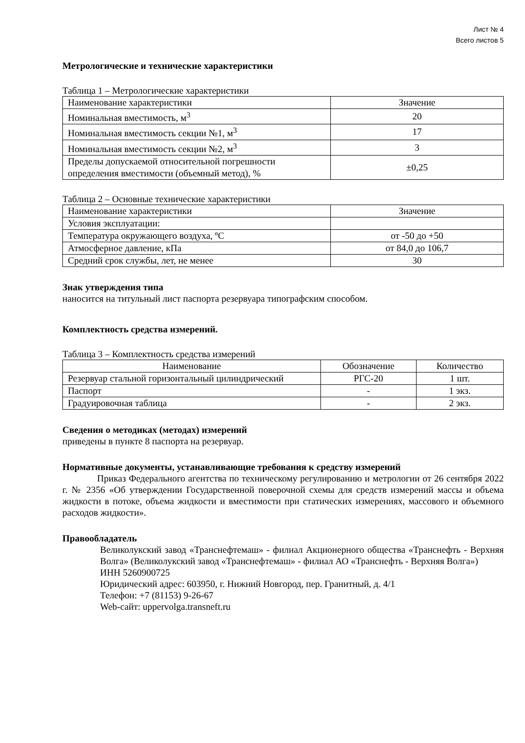Лист № 4
Всего листов 5
Метрологические и технические характеристики
Таблица 1 – Метрологические характеристики
| Наименование характеристики | Значение |
| Номинальная вместимость, м<sup>3</sup> | 20 |
| Номинальная вместимость секции №1, м<sup>3</sup> | 17 |
| Номинальная вместимость секции №2, м<sup>3</sup> | 3 |
| Пределы допускаемой относительной погрешности определения вместимости (объемный метод), % | ±0,25 |
Таблица 2 – Основные технические характеристики
| Наименование характеристики | Значение |
| Условия эксплуатации: | |
| Температура окружающего воздуха, ºC | от -50 до +50 |
| Атмосферное давление, кПа | от 84,0 до 106,7 |
| Средний срок службы, лет, не менее | 30 |
Знак утверждения типа
наносится на титульный лист паспорта резервуара типографским способом.
Комплектность средства измерений.
Таблица 3 – Комплектность средства измерений
| Наименование | Обозначение | Количество |
| Резервуар стальной горизонтальный цилиндрический | РГС-20 | 1 шт. |
| Паспорт | - | 1 экз. |
| Градуировочная таблица | - | 2 экз. |
Сведения о методиках (методах) измерений
приведены в пункте 8 паспорта на резервуар.
Нормативные документы, устанавливающие требования к средству измерений
Приказ Федерального агентства по техническому регулированию и метрологии от 26 сентября 2022 г. № 2356 «Об утверждении Государственной поверочной схемы для средств измерений массы и объема жидкости в потоке, объема жидкости и вместимости при статических измерениях, массового и объемного расходов жидкости».
Правообладатель
Великолукский завод «Транснефтемаш» - филиал Акционерного общества «Транснефть - Верхняя Волга» (Великолукский завод «Транснефтемаш» - филиал АО «Транснефть - Верхняя Волга»)
ИНН 5260900725
Юридический адрес: 603950, г. Нижний Новгород, пер. Гранитный, д. 4/1
Телефон: +7 (81153) 9-26-67
Web-сайт: uppervolga.transneft.ru